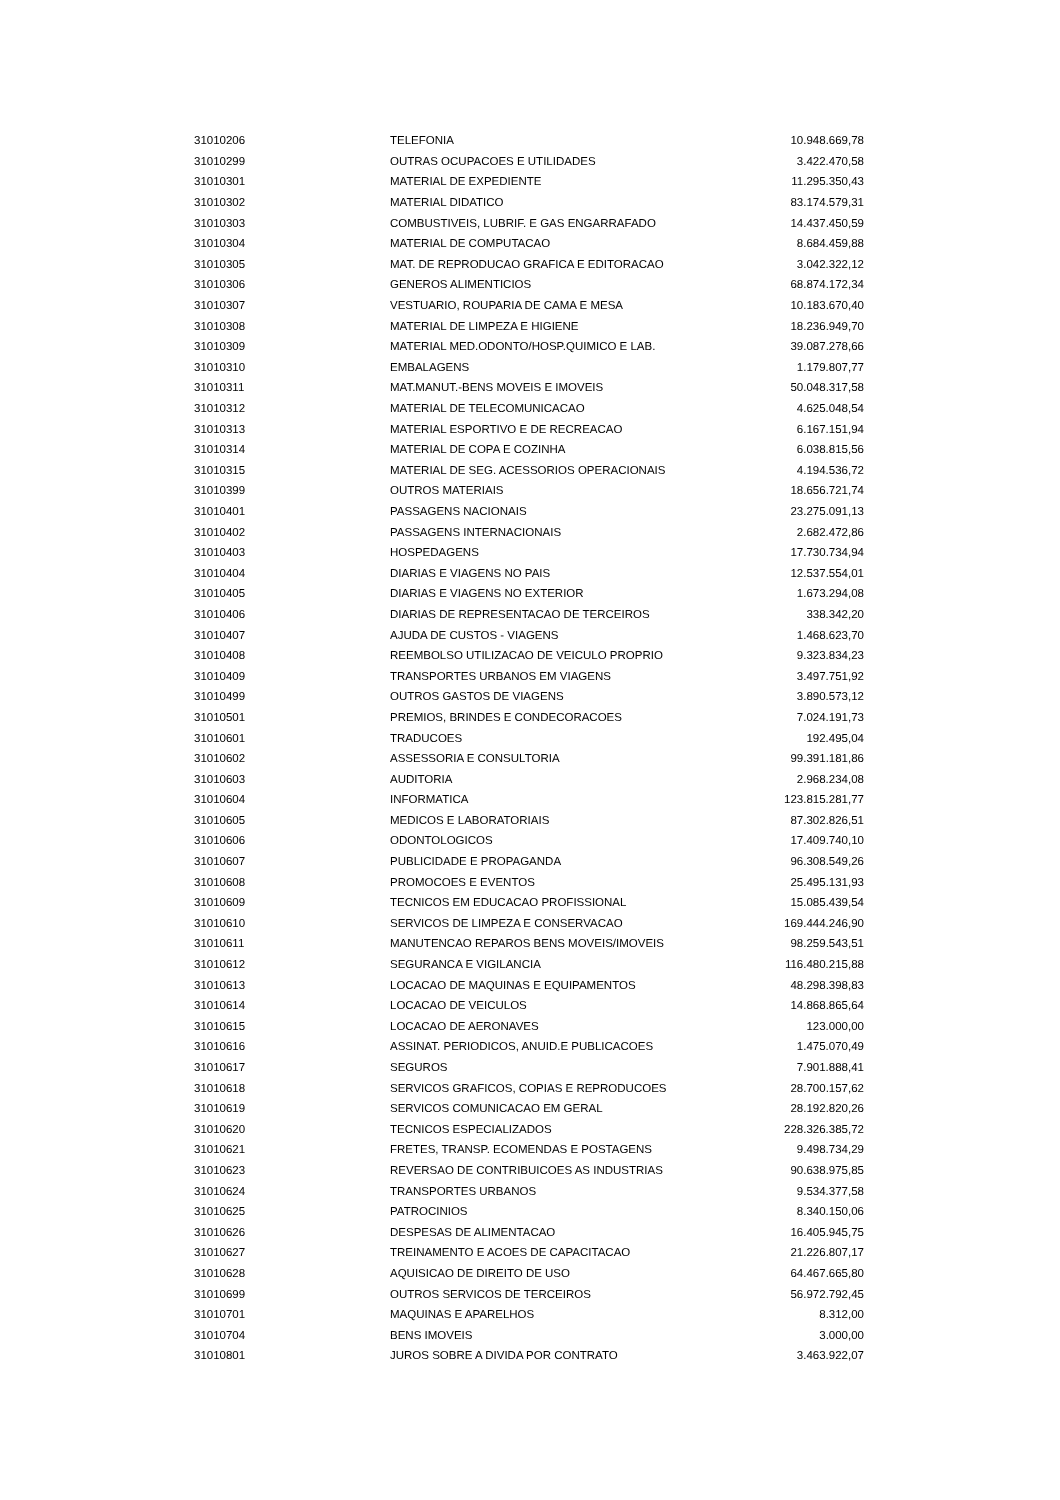| 31010206 | TELEFONIA | 10.948.669,78 |
| 31010299 | OUTRAS OCUPACOES E UTILIDADES | 3.422.470,58 |
| 31010301 | MATERIAL DE EXPEDIENTE | 11.295.350,43 |
| 31010302 | MATERIAL DIDATICO | 83.174.579,31 |
| 31010303 | COMBUSTIVEIS, LUBRIF. E GAS ENGARRAFADO | 14.437.450,59 |
| 31010304 | MATERIAL DE COMPUTACAO | 8.684.459,88 |
| 31010305 | MAT. DE REPRODUCAO GRAFICA E EDITORACAO | 3.042.322,12 |
| 31010306 | GENEROS ALIMENTICIOS | 68.874.172,34 |
| 31010307 | VESTUARIO, ROUPARIA DE CAMA E MESA | 10.183.670,40 |
| 31010308 | MATERIAL DE LIMPEZA E HIGIENE | 18.236.949,70 |
| 31010309 | MATERIAL MED.ODONTO/HOSP.QUIMICO E LAB. | 39.087.278,66 |
| 31010310 | EMBALAGENS | 1.179.807,77 |
| 31010311 | MAT.MANUT.-BENS MOVEIS E IMOVEIS | 50.048.317,58 |
| 31010312 | MATERIAL DE TELECOMUNICACAO | 4.625.048,54 |
| 31010313 | MATERIAL ESPORTIVO E DE RECREACAO | 6.167.151,94 |
| 31010314 | MATERIAL DE COPA E COZINHA | 6.038.815,56 |
| 31010315 | MATERIAL DE SEG. ACESSORIOS OPERACIONAIS | 4.194.536,72 |
| 31010399 | OUTROS MATERIAIS | 18.656.721,74 |
| 31010401 | PASSAGENS NACIONAIS | 23.275.091,13 |
| 31010402 | PASSAGENS INTERNACIONAIS | 2.682.472,86 |
| 31010403 | HOSPEDAGENS | 17.730.734,94 |
| 31010404 | DIARIAS E VIAGENS NO PAIS | 12.537.554,01 |
| 31010405 | DIARIAS E VIAGENS NO EXTERIOR | 1.673.294,08 |
| 31010406 | DIARIAS DE REPRESENTACAO DE TERCEIROS | 338.342,20 |
| 31010407 | AJUDA DE CUSTOS - VIAGENS | 1.468.623,70 |
| 31010408 | REEMBOLSO UTILIZACAO DE VEICULO PROPRIO | 9.323.834,23 |
| 31010409 | TRANSPORTES URBANOS EM VIAGENS | 3.497.751,92 |
| 31010499 | OUTROS GASTOS DE VIAGENS | 3.890.573,12 |
| 31010501 | PREMIOS, BRINDES E CONDECORACOES | 7.024.191,73 |
| 31010601 | TRADUCOES | 192.495,04 |
| 31010602 | ASSESSORIA E CONSULTORIA | 99.391.181,86 |
| 31010603 | AUDITORIA | 2.968.234,08 |
| 31010604 | INFORMATICA | 123.815.281,77 |
| 31010605 | MEDICOS E LABORATORIAIS | 87.302.826,51 |
| 31010606 | ODONTOLOGICOS | 17.409.740,10 |
| 31010607 | PUBLICIDADE E PROPAGANDA | 96.308.549,26 |
| 31010608 | PROMOCOES E EVENTOS | 25.495.131,93 |
| 31010609 | TECNICOS EM EDUCACAO PROFISSIONAL | 15.085.439,54 |
| 31010610 | SERVICOS DE LIMPEZA E CONSERVACAO | 169.444.246,90 |
| 31010611 | MANUTENCAO REPAROS BENS MOVEIS/IMOVEIS | 98.259.543,51 |
| 31010612 | SEGURANCA E VIGILANCIA | 116.480.215,88 |
| 31010613 | LOCACAO DE MAQUINAS E EQUIPAMENTOS | 48.298.398,83 |
| 31010614 | LOCACAO DE VEICULOS | 14.868.865,64 |
| 31010615 | LOCACAO DE AERONAVES | 123.000,00 |
| 31010616 | ASSINAT. PERIODICOS, ANUID.E PUBLICACOES | 1.475.070,49 |
| 31010617 | SEGUROS | 7.901.888,41 |
| 31010618 | SERVICOS GRAFICOS, COPIAS E REPRODUCOES | 28.700.157,62 |
| 31010619 | SERVICOS COMUNICACAO EM GERAL | 28.192.820,26 |
| 31010620 | TECNICOS ESPECIALIZADOS | 228.326.385,72 |
| 31010621 | FRETES, TRANSP. ECOMENDAS E POSTAGENS | 9.498.734,29 |
| 31010623 | REVERSAO DE CONTRIBUICOES AS INDUSTRIAS | 90.638.975,85 |
| 31010624 | TRANSPORTES URBANOS | 9.534.377,58 |
| 31010625 | PATROCINIOS | 8.340.150,06 |
| 31010626 | DESPESAS DE ALIMENTACAO | 16.405.945,75 |
| 31010627 | TREINAMENTO E ACOES DE CAPACITACAO | 21.226.807,17 |
| 31010628 | AQUISICAO DE DIREITO DE USO | 64.467.665,80 |
| 31010699 | OUTROS SERVICOS DE TERCEIROS | 56.972.792,45 |
| 31010701 | MAQUINAS E APARELHOS | 8.312,00 |
| 31010704 | BENS IMOVEIS | 3.000,00 |
| 31010801 | JUROS SOBRE A DIVIDA POR CONTRATO | 3.463.922,07 |